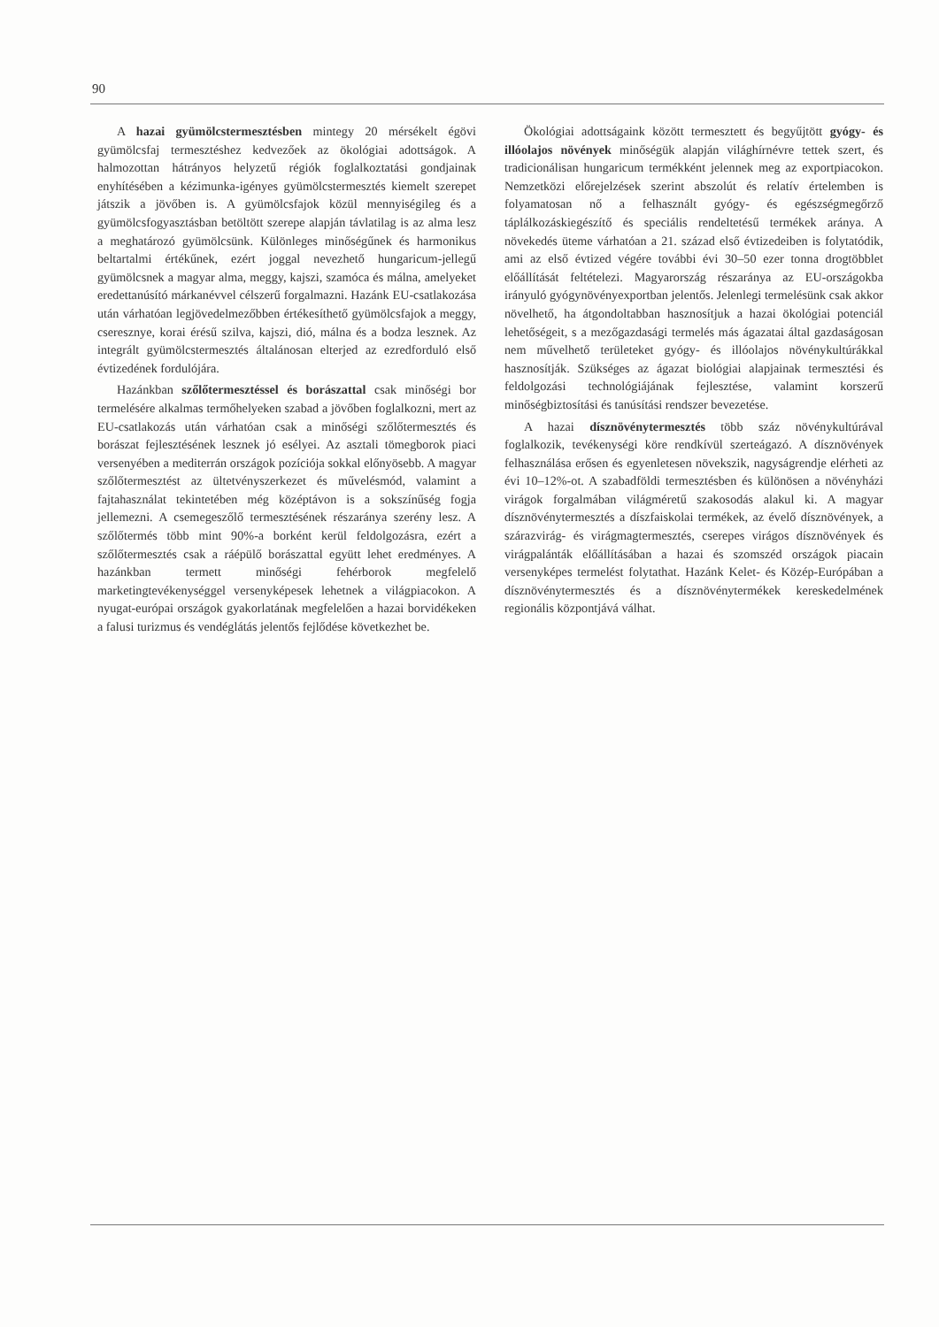90
A hazai gyümölcstermesztésben mintegy 20 mérsékelt égövi gyümölcsfaj termesztéshez kedvezőek az ökológiai adottságok. A halmozottan hátrányos helyzetű régiók foglalkoztatási gondjainak enyhítésében a kézimunka-igényes gyümölcstermesztés kiemelt szerepet játszik a jövőben is. A gyümölcsfajok közül mennyiségileg és a gyümölcsfogyasztásban betöltött szerepe alapján távlatilag is az alma lesz a meghatározó gyümölcsünk. Különleges minőségűnek és harmonikus beltartalmi értékűnek, ezért joggal nevezhető hungaricum-jellegű gyümölcsnek a magyar alma, meggy, kajszi, szamóca és málna, amelyeket eredettanúsító márkanévvel célszerű forgalmazni. Hazánk EU-csatlakozása után várhatóan legjövedelmezőbben értékesíthető gyümölcsfajok a meggy, cseresznye, korai érésű szilva, kajszi, dió, málna és a bodza lesznek. Az integrált gyümölcstermesztés általánosan elterjed az ezredforduló első évtizedének fordulójára.
Hazánkban szőlőtermesztéssel és borászattal csak minőségi bor termelésére alkalmas termőhelyeken szabad a jövőben foglalkozni, mert az EU-csatlakozás után várhatóan csak a minőségi szőlőtermesztés és borászat fejlesztésének lesznek jó esélyei. Az asztali tömegborok piaci versenyében a mediterrán országok pozíciója sokkal előnyösebb. A magyar szőlőtermesztést az ültetvényszerkezet és művelésmód, valamint a fajtahasználat tekintetében még középtávon is a sokszínűség fogja jellemezni. A csemegeszőlő termesztésének részaránya szerény lesz. A szőlőtermés több mint 90%-a borként kerül feldolgozásra, ezért a szőlőtermesztés csak a ráépülő borászattal együtt lehet eredményes. A hazánkban termett minőségi fehérborok megfelelő marketingtevékenységgel versenyképesek lehetnek a világpiacokon. A nyugat-európai országok gyakorlatának megfelelően a hazai borvidékeken a falusi turizmus és vendéglátás jelentős fejlődése következhet be.
Ökológiai adottságaink között termesztett és begyűjtött gyógy- és illóolajos növények minőségük alapján világhírnévre tettek szert, és tradicionálisan hungaricum termékként jelennek meg az exportpiacokon. Nemzetközi előrejelzések szerint abszolút és relatív értelemben is folyamatosan nő a felhasznált gyógy- és egészségmegőrző táplálkozáskiegészítő és speciális rendeltetésű termékek aránya. A növekedés üteme várhatóan a 21. század első évtizedeiben is folytatódik, ami az első évtized végére további évi 30–50 ezer tonna drogtöbblet előállítását feltételezi. Magyarország részaránya az EU-országokba irányuló gyógynövényexportban jelentős. Jelenlegi termelésünk csak akkor növelhető, ha átgondoltabban hasznosítjuk a hazai ökológiai potenciál lehetőségeit, s a mezőgazdasági termelés más ágazatai által gazdaságosan nem művelhető területeket gyógy- és illóolajos növénykultúrákkal hasznosítják. Szükséges az ágazat biológiai alapjainak termesztési és feldolgozási technológiájának fejlesztése, valamint korszerű minőségbiztosítási és tanúsítási rendszer bevezetése.
A hazai dísznövénytermesztés több száz növénykultúrával foglalkozik, tevékenységi köre rendkívül szerteágazó. A dísznövények felhasználása erősen és egyenletesen növekszik, nagyságrendje elérheti az évi 10–12%-ot. A szabadföldi termesztésben és különösen a növényházi virágok forgalmában világméretű szakosodás alakul ki. A magyar dísznövénytermesztés a díszfaiskolai termékek, az évelő dísznövények, a szárazvirág- és virágmagtermesztés, cserepes virágos dísznövények és virágpalánták előállításában a hazai és szomszéd országok piacain versenyképes termelést folytathat. Hazánk Kelet- és Közép-Európában a dísznövénytermesztés és a dísznövénytermékek kereskedelmének regionális központjává válhat.